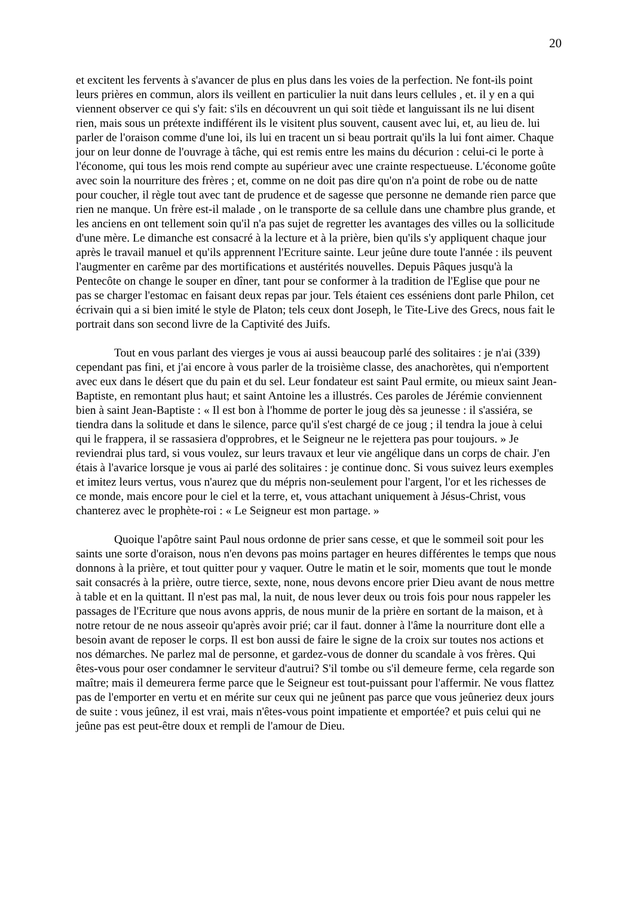20
et excitent les fervents à s'avancer de plus en plus dans les voies de la perfection. Ne font-ils point leurs prières en commun, alors ils veillent en particulier la nuit dans leurs cellules , et. il y en a qui viennent observer ce qui s'y fait: s'ils en découvrent un qui soit tiède et languissant ils ne lui disent rien, mais sous un prétexte indifférent ils le visitent plus souvent, causent avec lui, et, au lieu de. lui parler de l'oraison comme d'une loi, ils lui en tracent un si beau portrait qu'ils la lui font aimer. Chaque jour on leur donne de l'ouvrage à tâche, qui est remis entre les mains du décurion : celui-ci le porte à l'économe, qui tous les mois rend compte au supérieur avec une crainte respectueuse. L'économe goûte avec soin la nourriture des frères ; et, comme on ne doit pas dire qu'on n'a point de robe ou de natte pour coucher, il règle tout avec tant de prudence et de sagesse que personne ne demande rien parce que rien ne manque. Un frère est-il malade , on le transporte de sa cellule dans une chambre plus grande, et les anciens en ont tellement soin qu'il n'a pas sujet de regretter les avantages des villes ou la sollicitude d'une mère. Le dimanche est consacré à la lecture et à la prière, bien qu'ils s'y appliquent chaque jour après le travail manuel et qu'ils apprennent l'Ecriture sainte. Leur jeûne dure toute l'année : ils peuvent l'augmenter en carême par des mortifications et austérités nouvelles. Depuis Pâques jusqu'à la Pentecôte on change le souper en dîner, tant pour se conformer à la tradition de l'Eglise que pour ne pas se charger l'estomac en faisant deux repas par jour. Tels étaient ces esséniens dont parle Philon, cet écrivain qui a si bien imité le style de Platon; tels ceux dont Joseph, le Tite-Live des Grecs, nous fait le portrait dans son second livre de la Captivité des Juifs.
Tout en vous parlant des vierges je vous ai aussi beaucoup parlé des solitaires : je n'ai (339) cependant pas fini, et j'ai encore à vous parler de la troisième classe, des anachorètes, qui n'emportent avec eux dans le désert que du pain et du sel. Leur fondateur est saint Paul ermite, ou mieux saint Jean-Baptiste, en remontant plus haut; et saint Antoine les a illustrés. Ces paroles de Jérémie conviennent bien à saint Jean-Baptiste : « Il est bon à l'homme de porter le joug dès sa jeunesse : il s'assiéra, se tiendra dans la solitude et dans le silence, parce qu'il s'est chargé de ce joug ; il tendra la joue à celui qui le frappera, il se rassasiera d'opprobres, et le Seigneur ne le rejettera pas pour toujours. » Je reviendrai plus tard, si vous voulez, sur leurs travaux et leur vie angélique dans un corps de chair. J'en étais à l'avarice lorsque je vous ai parlé des solitaires : je continue donc. Si vous suivez leurs exemples et imitez leurs vertus, vous n'aurez que du mépris non-seulement pour l'argent, l'or et les richesses de ce monde, mais encore pour le ciel et la terre, et, vous attachant uniquement à Jésus-Christ, vous chanterez avec le prophète-roi : « Le Seigneur est mon partage. »
Quoique l'apôtre saint Paul nous ordonne de prier sans cesse, et que le sommeil soit pour les saints une sorte d'oraison, nous n'en devons pas moins partager en heures différentes le temps que nous donnons à la prière, et tout quitter pour y vaquer. Outre le matin et le soir, moments que tout le monde sait consacrés à la prière, outre tierce, sexte, none, nous devons encore prier Dieu avant de nous mettre à table et en la quittant. Il n'est pas mal, la nuit, de nous lever deux ou trois fois pour nous rappeler les passages de l'Ecriture que nous avons appris, de nous munir de la prière en sortant de la maison, et à notre retour de ne nous asseoir qu'après avoir prié; car il faut. donner à l'âme la nourriture dont elle a besoin avant de reposer le corps. Il est bon aussi de faire le signe de la croix sur toutes nos actions et nos démarches. Ne parlez mal de personne, et gardez-vous de donner du scandale à vos frères. Qui êtes-vous pour oser condamner le serviteur d'autrui? S'il tombe ou s'il demeure ferme, cela regarde son maître; mais il demeurera ferme parce que le Seigneur est tout-puissant pour l'affermir. Ne vous flattez pas de l'emporter en vertu et en mérite sur ceux qui ne jeûnent pas parce que vous jeûneriez deux jours de suite : vous jeûnez, il est vrai, mais n'êtes-vous point impatiente et emportée? et puis celui qui ne jeûne pas est peut-être doux et rempli de l'amour de Dieu.